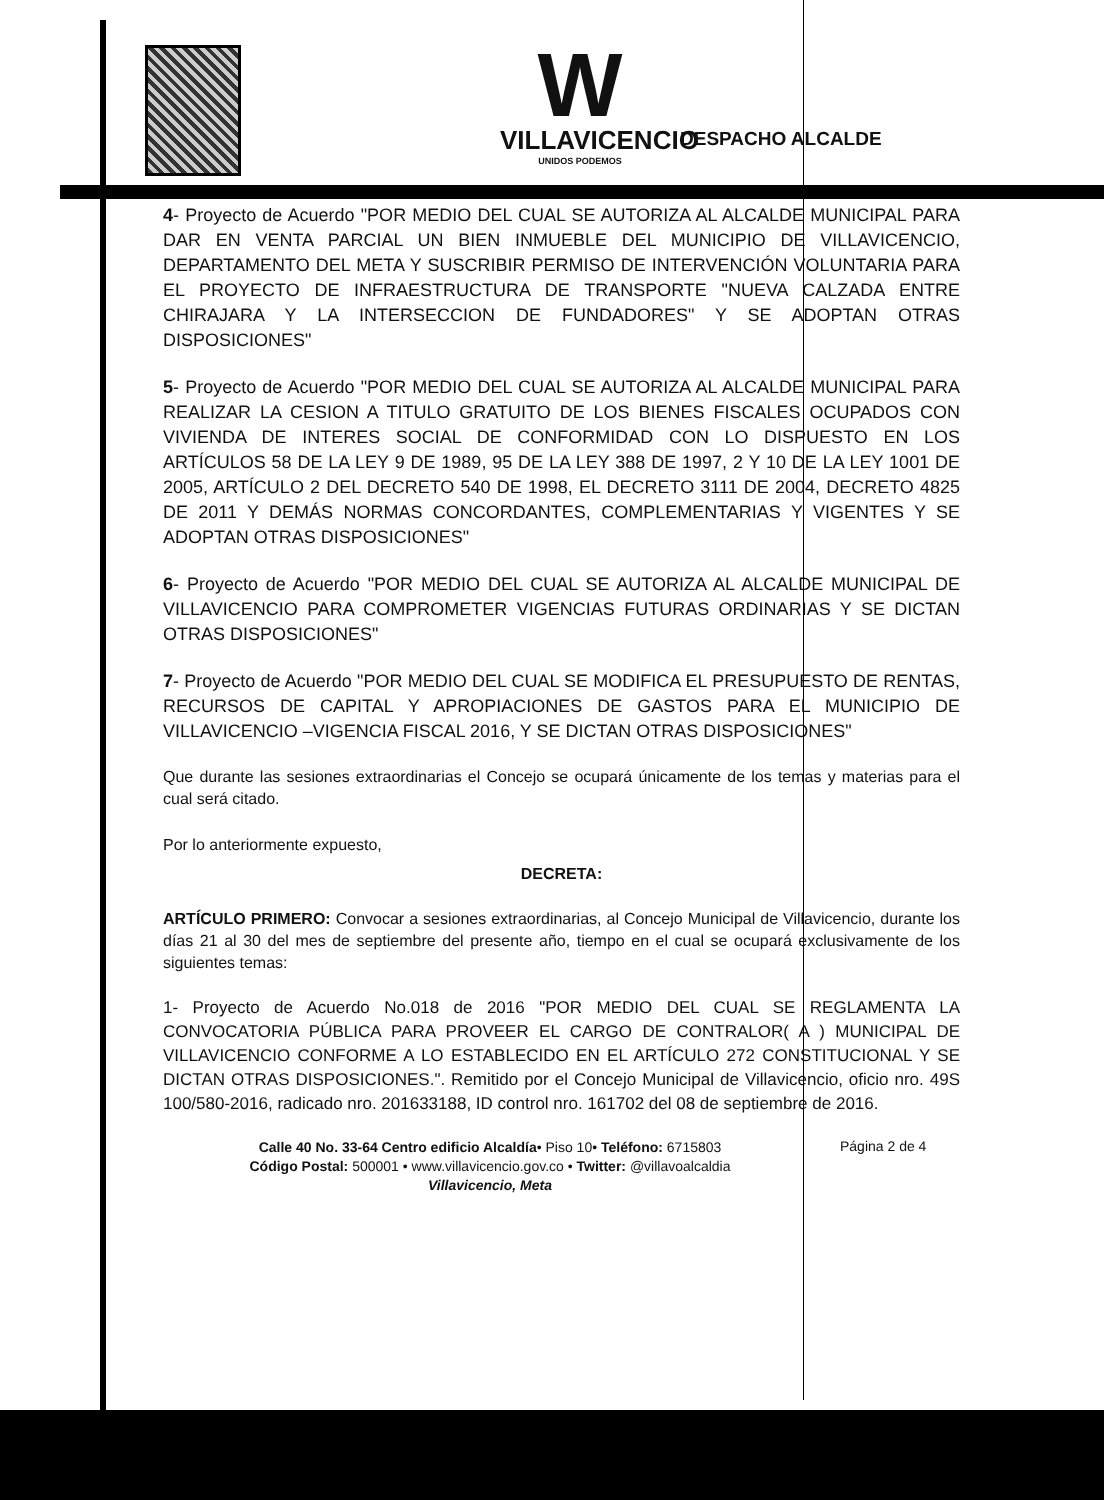W
VILLAVICENCIO
UNIDOS PODEMOS
DESPACHO ALCALDE
4- Proyecto de Acuerdo "POR MEDIO DEL CUAL SE AUTORIZA AL ALCALDE MUNICIPAL PARA DAR EN VENTA PARCIAL UN BIEN INMUEBLE DEL MUNICIPIO DE VILLAVICENCIO, DEPARTAMENTO DEL META Y SUSCRIBIR PERMISO DE INTERVENCIÓN VOLUNTARIA PARA EL PROYECTO DE INFRAESTRUCTURA DE TRANSPORTE "NUEVA CALZADA ENTRE CHIRAJARA Y LA INTERSECCION DE FUNDADORES" Y SE ADOPTAN OTRAS DISPOSICIONES"
5- Proyecto de Acuerdo "POR MEDIO DEL CUAL SE AUTORIZA AL ALCALDE MUNICIPAL PARA REALIZAR LA CESION A TITULO GRATUITO DE LOS BIENES FISCALES OCUPADOS CON VIVIENDA DE INTERES SOCIAL DE CONFORMIDAD CON LO DISPUESTO EN LOS ARTÍCULOS 58 DE LA LEY 9 DE 1989, 95 DE LA LEY 388 DE 1997, 2 Y 10 DE LA LEY 1001 DE 2005, ARTÍCULO 2 DEL DECRETO 540 DE 1998, EL DECRETO 3111 DE 2004, DECRETO 4825 DE 2011 Y DEMÁS NORMAS CONCORDANTES, COMPLEMENTARIAS Y VIGENTES Y SE ADOPTAN OTRAS DISPOSICIONES"
6- Proyecto de Acuerdo "POR MEDIO DEL CUAL SE AUTORIZA AL ALCALDE MUNICIPAL DE VILLAVICENCIO PARA COMPROMETER VIGENCIAS FUTURAS ORDINARIAS Y SE DICTAN OTRAS DISPOSICIONES"
7- Proyecto de Acuerdo "POR MEDIO DEL CUAL SE MODIFICA EL PRESUPUESTO DE RENTAS, RECURSOS DE CAPITAL Y APROPIACIONES DE GASTOS PARA EL MUNICIPIO DE VILLAVICENCIO –VIGENCIA FISCAL 2016, Y SE DICTAN OTRAS DISPOSICIONES"
Que durante las sesiones extraordinarias el Concejo se ocupará únicamente de los temas y materias para el cual será citado.
Por lo anteriormente expuesto,
DECRETA:
ARTÍCULO PRIMERO: Convocar a sesiones extraordinarias, al Concejo Municipal de Villavicencio, durante los días 21 al 30 del mes de septiembre del presente año, tiempo en el cual se ocupará exclusivamente de los siguientes temas:
1- Proyecto de Acuerdo No.018 de 2016 "POR MEDIO DEL CUAL SE REGLAMENTA LA CONVOCATORIA PÚBLICA PARA PROVEER EL CARGO DE CONTRALOR( A ) MUNICIPAL DE VILLAVICENCIO CONFORME A LO ESTABLECIDO EN EL ARTÍCULO 272 CONSTITUCIONAL Y SE DICTAN OTRAS DISPOSICIONES.". Remitido por el Concejo Municipal de Villavicencio, oficio nro. 49S 100/580-2016, radicado nro. 201633188, ID control nro. 161702 del 08 de septiembre de 2016.
Calle 40 No. 33-64 Centro edificio Alcaldía• Piso 10• Teléfono: 6715803
Código Postal: 500001 • www.villavicencio.gov.co • Twitter: @villavoalcaldia
Villavicencio, Meta
Página 2 de 4